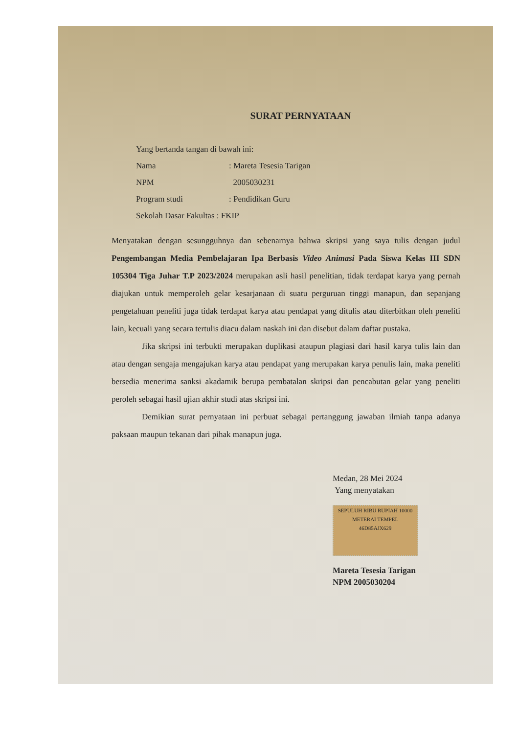SURAT PERNYATAAN
Yang bertanda tangan di bawah ini:
Nama: Mareta Tesesia Tarigan
NPM 2005030231
Program studi: Pendidikan Guru
Sekolah Dasar Fakultas : FKIP
Menyatakan dengan sesungguhnya dan sebenarnya bahwa skripsi yang saya tulis dengan judul Pengembangan Media Pembelajaran Ipa Berbasis Video Animasi Pada Siswa Kelas III SDN 105304 Tiga Juhar T.P 2023/2024 merupakan asli hasil penelitian, tidak terdapat karya yang pernah diajukan untuk memperoleh gelar kesarjanaan di suatu perguruan tinggi manapun, dan sepanjang pengetahuan peneliti juga tidak terdapat karya atau pendapat yang ditulis atau diterbitkan oleh peneliti lain, kecuali yang secara tertulis diacu dalam naskah ini dan disebut dalam daftar pustaka.
Jika skripsi ini terbukti merupakan duplikasi ataupun plagiasi dari hasil karya tulis lain dan atau dengan sengaja mengajukan karya atau pendapat yang merupakan karya penulis lain, maka peneliti bersedia menerima sanksi akadamik berupa pembatalan skripsi dan pencabutan gelar yang peneliti peroleh sebagai hasil ujian akhir studi atas skripsi ini.
Demikian surat pernyataan ini perbuat sebagai pertanggung jawaban ilmiah tanpa adanya paksaan maupun tekanan dari pihak manapun juga.
Medan, 28 Mei 2024
Yang menyatakan
SEPULUH RIBU RUPIAH 10000
METERAI TEMPEL
46D85AJX629
Mareta Tesesia Tarigan
NPM 2005030204